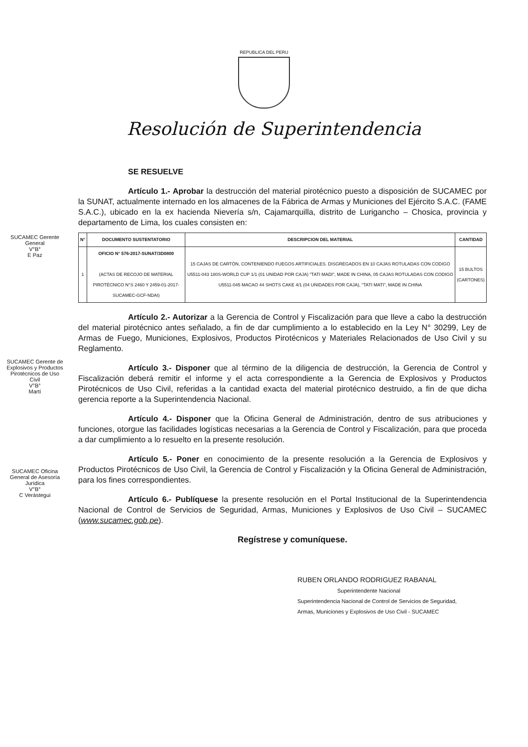REPUBLICA DEL PERU
Resolución de Superintendencia
SE RESUELVE
Artículo 1.- Aprobar la destrucción del material pirotécnico puesto a disposición de SUCAMEC por la SUNAT, actualmente internado en los almacenes de la Fábrica de Armas y Municiones del Ejército S.A.C. (FAME S.A.C.), ubicado en la ex hacienda Nievería s/n, Cajamarquilla, distrito de Lurigancho – Chosica, provincia y departamento de Lima, los cuales consisten en:
| N° | DOCUMENTO SUSTENTATORIO | DESCRIPCION DEL MATERIAL | CANTIDAD |
| --- | --- | --- | --- |
| 1 | OFICIO N° 576-2017-SUNAT/3D0800 (ACTAS DE RECOJO DE MATERIAL PIROTÉCNICO N°S 2460 Y 2459-01-2017-SUCAMEC-GCF-NDAI) | 15 CAJAS DE CARTÓN, CONTENIENDO FUEGOS ARTIFICIALES. DISGREGADOS EN 10 CAJAS ROTULADAS CON CODIGO U5511-043 180S-WORLD CUP 1/1 (01 UNIDAD POR CAJA) "TATI MADI", MADE IN CHINA, 05 CAJAS ROTULADAS CON CODIGO U5511-045 MACAO 44 SHOTS CAKE 4/1 (04 UNIDADES POR CAJA), "TATI MATI", MADE IN CHINA | 15 BULTOS (CARTONES) |
Artículo 2.- Autorizar a la Gerencia de Control y Fiscalización para que lleve a cabo la destrucción del material pirotécnico antes señalado, a fin de dar cumplimiento a lo establecido en la Ley N° 30299, Ley de Armas de Fuego, Municiones, Explosivos, Productos Pirotécnicos y Materiales Relacionados de Uso Civil y su Reglamento.
Artículo 3.- Disponer que al término de la diligencia de destrucción, la Gerencia de Control y Fiscalización deberá remitir el informe y el acta correspondiente a la Gerencia de Explosivos y Productos Pirotécnicos de Uso Civil, referidas a la cantidad exacta del material pirotécnico destruido, a fin de que dicha gerencia reporte a la Superintendencia Nacional.
Artículo 4.- Disponer que la Oficina General de Administración, dentro de sus atribuciones y funciones, otorgue las facilidades logísticas necesarias a la Gerencia de Control y Fiscalización, para que proceda a dar cumplimiento a lo resuelto en la presente resolución.
Artículo 5.- Poner en conocimiento de la presente resolución a la Gerencia de Explosivos y Productos Pirotécnicos de Uso Civil, la Gerencia de Control y Fiscalización y la Oficina General de Administración, para los fines correspondientes.
Artículo 6.- Publíquese la presente resolución en el Portal Institucional de la Superintendencia Nacional de Control de Servicios de Seguridad, Armas, Municiones y Explosivos de Uso Civil – SUCAMEC (www.sucamec.gob.pe).
Regístrese y comuníquese.
RUBEN ORLANDO RODRIGUEZ RABANAL
Superintendente Nacional
Superintendencia Nacional de Control de Servicios de Seguridad,
Armas, Municiones y Explosivos de Uso Civil - SUCAMEC
SUCAMEC Gerente General
V°B°
E Paz
SUCAMEC Gerente de Explosivos y Productos Pirotécnicos de Uso Civil
V°B°
Martí
SUCAMEC Oficina General de Asesoría Jurídica
V°B°
C Verástegui